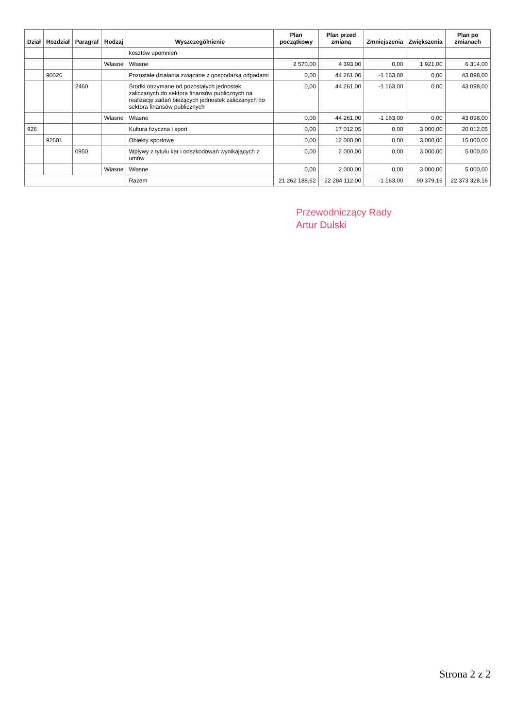| Dział | Rozdział | Paragraf | Rodzaj | Wyszczególnienie | Plan początkowy | Plan przed zmianą | Zmniejszenia | Zwiększenia | Plan po zmianach |
| --- | --- | --- | --- | --- | --- | --- | --- | --- | --- |
| | | | | kosztów upomnień | | | | | |
| | | | Własne | Własne | 2 570,00 | 4 393,00 | 0,00 | 1 921,00 | 6 314,00 |
| | 90026 | | | Pozostałe działania związane z gospodarką odpadami | 0,00 | 44 261,00 | -1 163,00 | 0,00 | 43 098,00 |
| | | 2460 | | Środki otrzymane od pozostałych jednostek zaliczanych do sektora finansów publicznych na realizację zadań bieżących jednostek zaliczanych do sektora finansów publicznych | 0,00 | 44 261,00 | -1 163,00 | 0,00 | 43 098,00 |
| | | | Własne | Własne | 0,00 | 44 261,00 | -1 163,00 | 0,00 | 43 098,00 |
| 926 | | | | Kultura fizyczna i sport | 0,00 | 17 012,05 | 0,00 | 3 000,00 | 20 012,05 |
| | 92601 | | | Obiekty sportowe | 0,00 | 12 000,00 | 0,00 | 3 000,00 | 15 000,00 |
| | | 0950 | | Wpływy z tytułu kar i odszkodowań wynikających z umów | 0,00 | 2 000,00 | 0,00 | 3 000,00 | 5 000,00 |
| | | | Własne | Własne | 0,00 | 2 000,00 | 0,00 | 3 000,00 | 5 000,00 |
| | | | | Razem | 21 262 188,62 | 22 284 112,00 | -1 163,00 | 90 379,16 | 22 373 328,16 |
Przewodniczący Rady
Artur Dulski
Strona 2 z 2